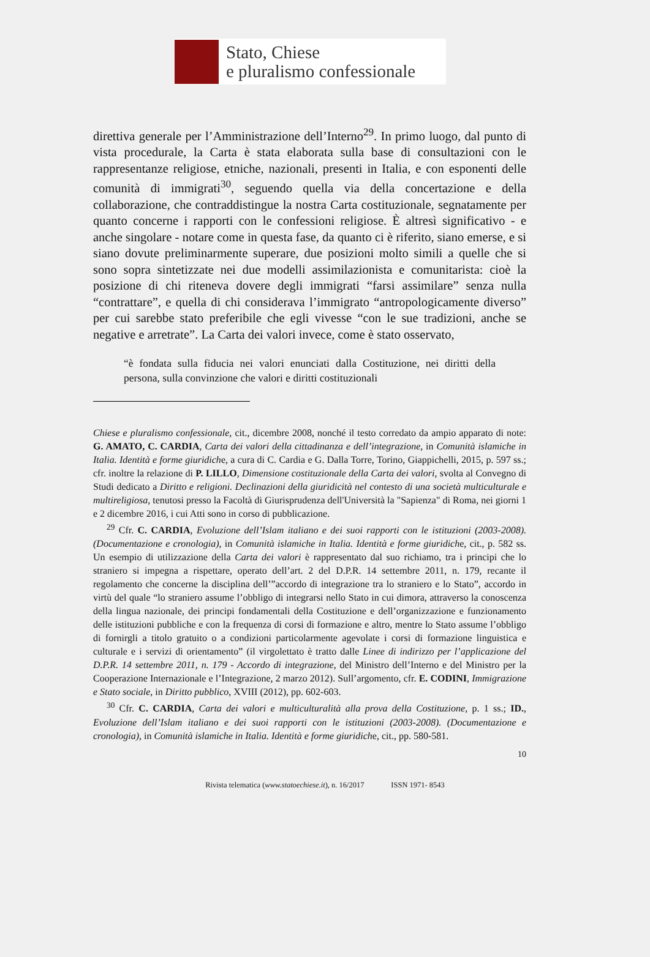Stato, Chiese
e pluralismo confessionale
direttiva generale per l’Amministrazione dell’Interno<sup>29</sup>. In primo luogo, dal punto di vista procedurale, la Carta è stata elaborata sulla base di consultazioni con le rappresentanze religiose, etniche, nazionali, presenti in Italia, e con esponenti delle comunità di immigrati<sup>30</sup>, seguendo quella via della concertazione e della collaborazione, che contraddistingue la nostra Carta costituzionale, segnatamente per quanto concerne i rapporti con le confessioni religiose. È altresì significativo - e anche singolare - notare come in questa fase, da quanto ci è riferito, siano emerse, e si siano dovute preliminarmente superare, due posizioni molto simili a quelle che si sono sopra sintetizzate nei due modelli assimilazionista e comunitarista: cioè la posizione di chi riteneva dovere degli immigrati “farsi assimilare” senza nulla “contrattare”, e quella di chi considerava l’immigrato “antropologicamente diverso” per cui sarebbe stato preferibile che egli vivesse “con le sue tradizioni, anche se negative e arretrate”. La Carta dei valori invece, come è stato osservato,
“è fondata sulla fiducia nei valori enunciati dalla Costituzione, nei diritti della persona, sulla convinzione che valori e diritti costituzionali
Chiese e pluralismo confessionale, cit., dicembre 2008, nonché il testo corredato da ampio apparato di note: G. AMATO, C. CARDIA, Carta dei valori della cittadinanza e dell’integrazione, in Comunità islamiche in Italia. Identità e forme giuridiche, a cura di C. Cardia e G. Dalla Torre, Torino, Giappichelli, 2015, p. 597 ss.; cfr. inoltre la relazione di P. LILLO, Dimensione costituzionale della Carta dei valori, svolta al Convegno di Studi dedicato a Diritto e religioni. Declinazioni della giuridicità nel contesto di una società multiculturale e multireligiosa, tenutosi presso la Facoltà di Giurisprudenza dell'Università la "Sapienza" di Roma, nei giorni 1 e 2 dicembre 2016, i cui Atti sono in corso di pubblicazione.
<sup>29</sup> Cfr. C. CARDIA, Evoluzione dell’Islam italiano e dei suoi rapporti con le istituzioni (2003-2008). (Documentazione e cronologia), in Comunità islamiche in Italia. Identità e forme giuridiche, cit., p. 582 ss. Un esempio di utilizzazione della Carta dei valori è rappresentato dal suo richiamo, tra i principi che lo straniero si impegna a rispettare, operato dell’art. 2 del D.P.R. 14 settembre 2011, n. 179, recante il regolamento che concerne la disciplina dell’”accordo di integrazione tra lo straniero e lo Stato”, accordo in virtù del quale “lo straniero assume l’obbligo di integrarsi nello Stato in cui dimora, attraverso la conoscenza della lingua nazionale, dei principi fondamentali della Costituzione e dell’organizzazione e funzionamento delle istituzioni pubbliche e con la frequenza di corsi di formazione e altro, mentre lo Stato assume l’obbligo di fornirgli a titolo gratuito o a condizioni particolarmente agevolate i corsi di formazione linguistica e culturale e i servizi di orientamento” (il virgolettato è tratto dalle Linee di indirizzo per l’applicazione del D.P.R. 14 settembre 2011, n. 179 - Accordo di integrazione, del Ministro dell’Interno e del Ministro per la Cooperazione Internazionale e l’Integrazione, 2 marzo 2012). Sull’argomento, cfr. E. CODINI, Immigrazione e Stato sociale, in Diritto pubblico, XVIII (2012), pp. 602-603.
<sup>30</sup> Cfr. C. CARDIA, Carta dei valori e multiculturalità alla prova della Costituzione, p. 1 ss.; ID., Evoluzione dell’Islam italiano e dei suoi rapporti con le istituzioni (2003-2008). (Documentazione e cronologia), in Comunità islamiche in Italia. Identità e forme giuridiche, cit., pp. 580-581.
10
Rivista telematica (www.statoechiese.it), n. 16/2017 ISSN 1971- 8543